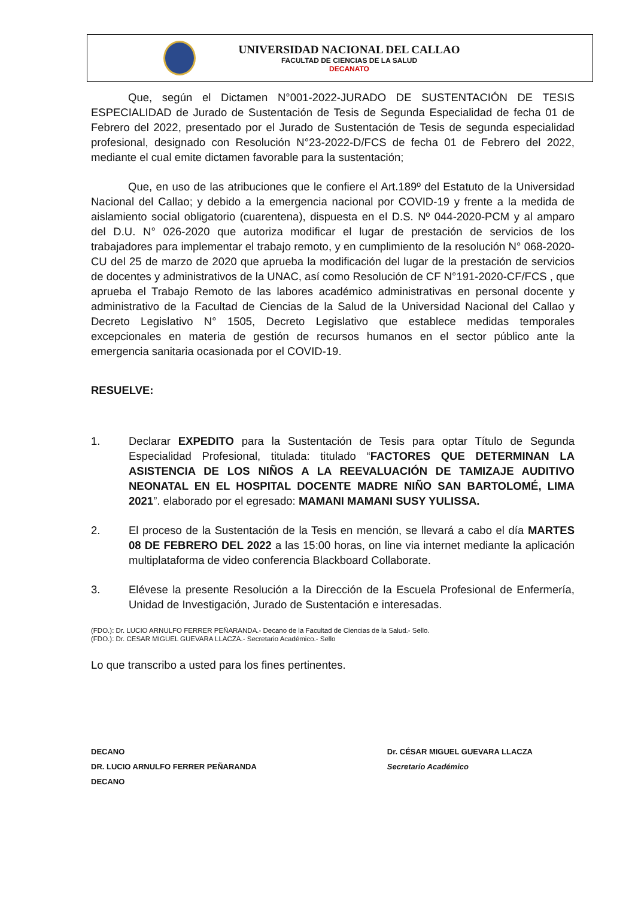UNIVERSIDAD NACIONAL DEL CALLAO
FACULTAD DE CIENCIAS DE LA SALUD
DECANATO
Que, según el Dictamen N°001-2022-JURADO DE SUSTENTACIÓN DE TESIS ESPECIALIDAD de Jurado de Sustentación de Tesis de Segunda Especialidad de fecha 01 de Febrero del 2022, presentado por el Jurado de Sustentación de Tesis de segunda especialidad profesional, designado con Resolución N°23-2022-D/FCS de fecha 01 de Febrero del 2022, mediante el cual emite dictamen favorable para la sustentación;
Que, en uso de las atribuciones que le confiere el Art.189º del Estatuto de la Universidad Nacional del Callao; y debido a la emergencia nacional por COVID-19 y frente a la medida de aislamiento social obligatorio (cuarentena), dispuesta en el D.S. Nº 044-2020-PCM y al amparo del D.U. N° 026-2020 que autoriza modificar el lugar de prestación de servicios de los trabajadores para implementar el trabajo remoto, y en cumplimiento de la resolución N° 068-2020-CU del 25 de marzo de 2020 que aprueba la modificación del lugar de la prestación de servicios de docentes y administrativos de la UNAC, así como Resolución de CF N°191-2020-CF/FCS , que aprueba el Trabajo Remoto de las labores académico administrativas en personal docente y administrativo de la Facultad de Ciencias de la Salud de la Universidad Nacional del Callao y Decreto Legislativo N° 1505, Decreto Legislativo que establece medidas temporales excepcionales en materia de gestión de recursos humanos en el sector público ante la emergencia sanitaria ocasionada por el COVID-19.
RESUELVE:
1. Declarar EXPEDITO para la Sustentación de Tesis para optar Título de Segunda Especialidad Profesional, titulada: titulado “FACTORES QUE DETERMINAN LA ASISTENCIA DE LOS NIÑOS A LA REEVALUACIÓN DE TAMIZAJE AUDITIVO NEONATAL EN EL HOSPITAL DOCENTE MADRE NIÑO SAN BARTOLOMÉ, LIMA 2021”. elaborado por el egresado: MAMANI MAMANI SUSY YULISSA.
2. El proceso de la Sustentación de la Tesis en mención, se llevará a cabo el día MARTES 08 DE FEBRERO DEL 2022 a las 15:00 horas, on line via internet mediante la aplicación multiplataforma de video conferencia Blackboard Collaborate.
3. Elévese la presente Resolución a la Dirección de la Escuela Profesional de Enfermería, Unidad de Investigación, Jurado de Sustentación e interesadas.
(FDO.): Dr. LUCIO ARNULFO FERRER PEÑARANDA.- Decano de la Facultad de Ciencias de la Salud.- Sello.
(FDO.): Dr. CESAR MIGUEL GUEVARA LLACZA.- Secretario Académico.- Sello
Lo que transcribo a usted para los fines pertinentes.
DECANO
DR. LUCIO ARNULFO FERRER PEÑARANDA
DECANO
Dr. CÉSAR MIGUEL GUEVARA LLACZA
Secretario Académico